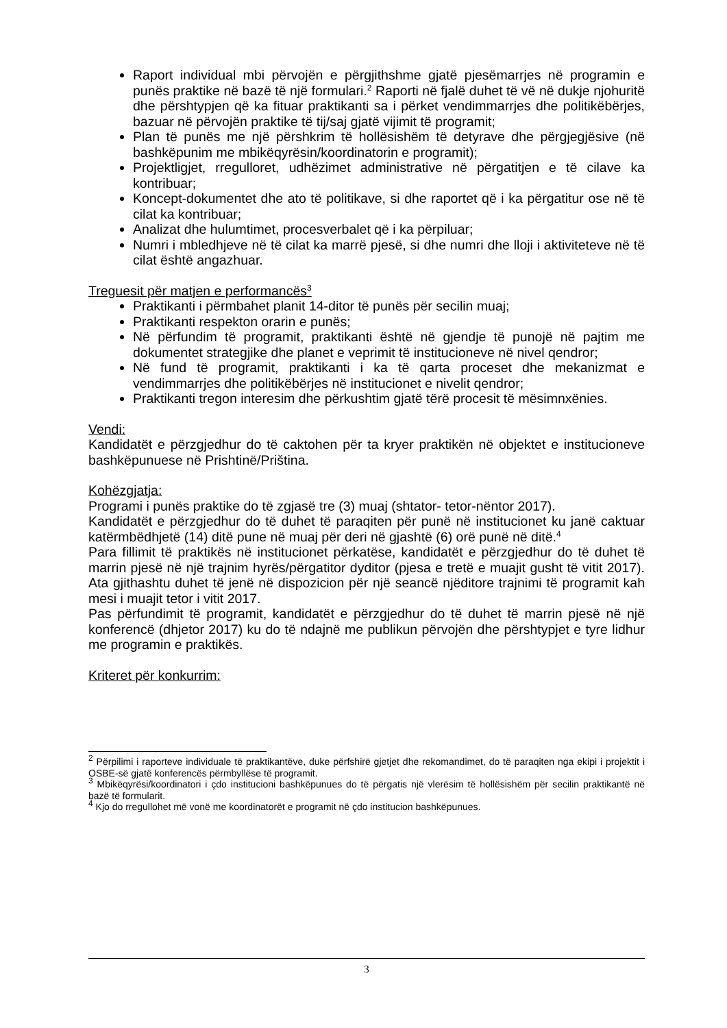Raport individual mbi përvojën e përgjithshme gjatë pjesëmarrjes në programin e punës praktike në bazë të një formulari.<sup>2</sup> Raporti në fjalë duhet të vë në dukje njohuritë dhe përshtypjen që ka fituar praktikanti sa i përket vendimmarrjes dhe politikëbërjes, bazuar në përvojën praktike të tij/saj gjatë vijimit të programit;
Plan të punës me një përshkrim të hollësishëm të detyrave dhe përgjegjësive (në bashkëpunim me mbikëqyrësin/koordinatorin e programit);
Projektligjet, rregulloret, udhëzimet administrative në përgatitjen e të cilave ka kontribuar;
Koncept-dokumentet dhe ato të politikave, si dhe raportet që i ka përgatitur ose në të cilat ka kontribuar;
Analizat dhe hulumtimet, procesverbalet që i ka përpiluar;
Numri i mbledhjeve në të cilat ka marrë pjesë, si dhe numri dhe lloji i aktiviteteve në të cilat është angazhuar.
Treguesit për matjen e performancës<sup>3</sup>
Praktikanti i përmbahet planit 14-ditor të punës për secilin muaj;
Praktikanti respekton orarin e punës;
Në përfundim të programit, praktikanti është në gjendje të punojë në pajtim me dokumentet strategjike dhe planet e veprimit të institucioneve në nivel qendror;
Në fund të programit, praktikanti i ka të qarta proceset dhe mekanizmat e vendimmarrjes dhe politikëbërjes në institucionet e nivelit qendror;
Praktikanti tregon interesim dhe përkushtim gjatë tërë procesit të mësimnxënies.
Vendi:
Kandidatët e përzgjedhur do të caktohen për ta kryer praktikën në objektet e institucioneve bashkëpunuese në Prishtinë/Priština.
Kohëzgjatja:
Programi i punës praktike do të zgjasë tre (3) muaj (shtator- tetor-nëntor 2017).
Kandidatët e përzgjedhur do të duhet të paraqiten për punë në institucionet ku janë caktuar katërmbëdhjetë (14) ditë pune në muaj për deri në gjashtë (6) orë punë në ditë.<sup>4</sup>
Para fillimit të praktikës në institucionet përkatëse, kandidatët e përzgjedhur do të duhet të marrin pjesë në një trajnim hyrës/përgatitor dyditor (pjesa e tretë e muajit gusht të vitit 2017). Ata gjithashtu duhet të jenë në dispozicion për një seancë njëditore trajnimi të programit kah mesi i muajit tetor i vitit 2017.
Pas përfundimit të programit, kandidatët e përzgjedhur do të duhet të marrin pjesë në një konferencë (dhjetor 2017) ku do të ndajnë me publikun përvojën dhe përshtypjet e tyre lidhur me programin e praktikës.
Kriteret për konkurrim:
<sup>2</sup> Përpilimi i raporteve individuale të praktikantëve, duke përfshirë gjetjet dhe rekomandimet, do të paraqiten nga ekipi i projektit i OSBE-së gjatë konferencës përmbyllëse të programit.
<sup>3</sup> Mbikëqyrësi/koordinatori i çdo institucioni bashkëpunues do të përgatis një vlerësim të hollësishëm për secilin praktikantë në bazë të formularit.
<sup>4</sup> Kjo do rregullohet më vonë me koordinatorët e programit në çdo institucion bashkëpunues.
3